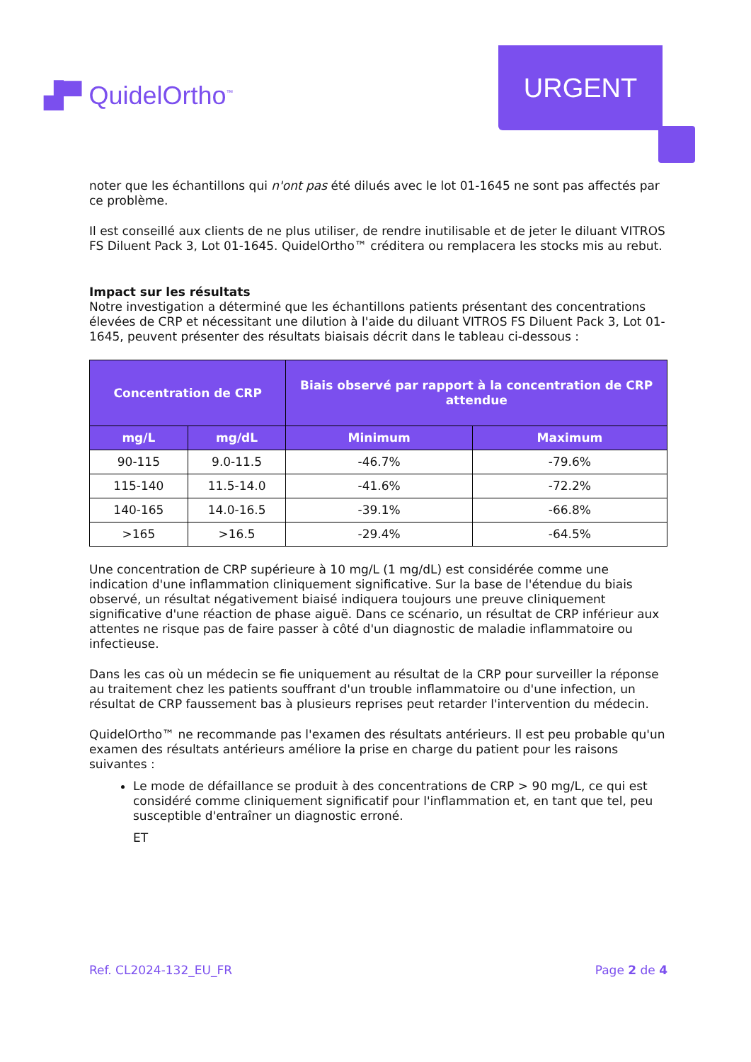▟▀ QuidelOrtho<sup>™</sup>
URGENT
noter que les échantillons qui n'ont pas été dilués avec le lot 01-1645 ne sont pas affectés par ce problème.
Il est conseillé aux clients de ne plus utiliser, de rendre inutilisable et de jeter le diluant VITROS FS Diluent Pack 3, Lot 01-1645. QuidelOrtho™ créditera ou remplacera les stocks mis au rebut.
Impact sur les résultats
Notre investigation a déterminé que les échantillons patients présentant des concentrations élevées de CRP et nécessitant une dilution à l'aide du diluant VITROS FS Diluent Pack 3, Lot 01-1645, peuvent présenter des résultats biaisais décrit dans le tableau ci-dessous :
| Concentration de CRP | | Biais observé par rapport à la concentration de CRP attendue | |
| --- | --- | --- | --- |
| mg/L | mg/dL | Minimum | Maximum |
| 90-115 | 9.0-11.5 | -46.7% | -79.6% |
| 115-140 | 11.5-14.0 | -41.6% | -72.2% |
| 140-165 | 14.0-16.5 | -39.1% | -66.8% |
| >165 | >16.5 | -29.4% | -64.5% |
Une concentration de CRP supérieure à 10 mg/L (1 mg/dL) est considérée comme une indication d'une inflammation cliniquement significative. Sur la base de l'étendue du biais observé, un résultat négativement biaisé indiquera toujours une preuve cliniquement significative d'une réaction de phase aiguë. Dans ce scénario, un résultat de CRP inférieur aux attentes ne risque pas de faire passer à côté d'un diagnostic de maladie inflammatoire ou infectieuse.
Dans les cas où un médecin se fie uniquement au résultat de la CRP pour surveiller la réponse au traitement chez les patients souffrant d'un trouble inflammatoire ou d'une infection, un résultat de CRP faussement bas à plusieurs reprises peut retarder l'intervention du médecin.
QuidelOrtho™ ne recommande pas l'examen des résultats antérieurs. Il est peu probable qu'un examen des résultats antérieurs améliore la prise en charge du patient pour les raisons suivantes :
Le mode de défaillance se produit à des concentrations de CRP > 90 mg/L, ce qui est considéré comme cliniquement significatif pour l'inflammation et, en tant que tel, peu susceptible d'entraîner un diagnostic erroné.
ET
Ref. CL2024-132_EU_FR Page 2 de 4